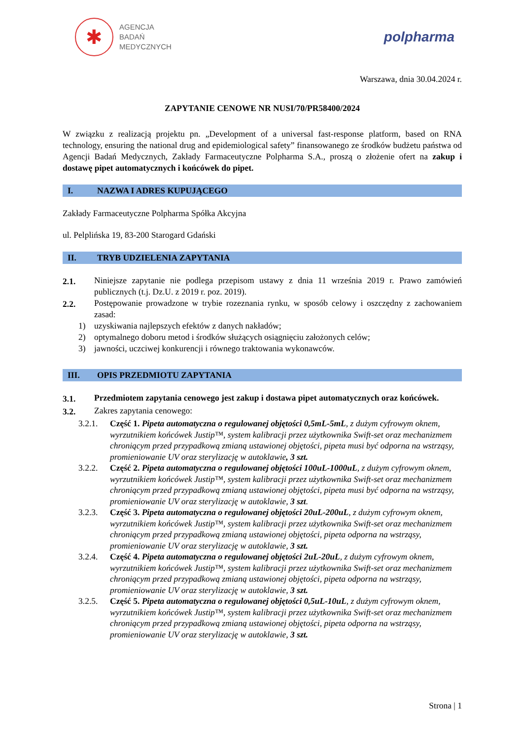✱
AGENCJA
BADAŃ
MEDYCZNYCH
polpharma
Warszawa, dnia 30.04.2024 r.
ZAPYTANIE CENOWE NR NUSI/70/PR58400/2024
W związku z realizacją projektu pn. „Development of a universal fast-response platform, based on RNA technology, ensuring the national drug and epidemiological safety” finansowanego ze środków budżetu państwa od Agencji Badań Medycznych, Zakłady Farmaceutyczne Polpharma S.A., proszą o złożenie ofert na zakup i dostawę pipet automatycznych i końcówek do pipet.
I. NAZWA I ADRES KUPUJĄCEGO
Zakłady Farmaceutyczne Polpharma Spółka Akcyjna
ul. Pelplińska 19, 83-200 Starogard Gdański
II. TRYB UDZIELENIA ZAPYTANIA
2.1.
Niniejsze zapytanie nie podlega przepisom ustawy z dnia 11 września 2019 r. Prawo zamówień publicznych (t.j. Dz.U. z 2019 r. poz. 2019).
2.2.
Postępowanie prowadzone w trybie rozeznania rynku, w sposób celowy i oszczędny z zachowaniem zasad:
1) uzyskiwania najlepszych efektów z danych nakładów;
2) optymalnego doboru metod i środków służących osiągnięciu założonych celów;
3) jawności, uczciwej konkurencji i równego traktowania wykonawców.
III. OPIS PRZEDMIOTU ZAPYTANIA
3.1.
Przedmiotem zapytania cenowego jest zakup i dostawa pipet automatycznych oraz końcówek.
3.2.
Zakres zapytania cenowego:
3.2.1. Część 1. Pipeta automatyczna o regulowanej objętości 0,5mL-5mL, z dużym cyfrowym oknem, wyrzutnikiem końcówek Justip™, system kalibracji przez użytkownika Swift-set oraz mechanizmem chroniącym przed przypadkową zmianą ustawionej objętości, pipeta musi być odporna na wstrząsy, promieniowanie UV oraz sterylizację w autoklawie, 3 szt.
3.2.2. Część 2. Pipeta automatyczna o regulowanej objętości 100uL-1000uL, z dużym cyfrowym oknem, wyrzutnikiem końcówek Justip™, system kalibracji przez użytkownika Swift-set oraz mechanizmem chroniącym przed przypadkową zmianą ustawionej objętości, pipeta musi być odporna na wstrząsy, promieniowanie UV oraz sterylizację w autoklawie, 3 szt.
3.2.3. Część 3. Pipeta automatyczna o regulowanej objętości 20uL-200uL, z dużym cyfrowym oknem, wyrzutnikiem końcówek Justip™, system kalibracji przez użytkownika Swift-set oraz mechanizmem chroniącym przed przypadkową zmianą ustawionej objętości, pipeta odporna na wstrząsy, promieniowanie UV oraz sterylizację w autoklawie, 3 szt.
3.2.4. Część 4. Pipeta automatyczna o regulowanej objętości 2uL-20uL, z dużym cyfrowym oknem, wyrzutnikiem końcówek Justip™, system kalibracji przez użytkownika Swift-set oraz mechanizmem chroniącym przed przypadkową zmianą ustawionej objętości, pipeta odporna na wstrząsy, promieniowanie UV oraz sterylizację w autoklawie, 3 szt.
3.2.5. Część 5. Pipeta automatyczna o regulowanej objętości 0,5uL-10uL, z dużym cyfrowym oknem, wyrzutnikiem końcówek Justip™, system kalibracji przez użytkownika Swift-set oraz mechanizmem chroniącym przed przypadkową zmianą ustawionej objętości, pipeta odporna na wstrząsy, promieniowanie UV oraz sterylizację w autoklawie, 3 szt.
Strona | 1